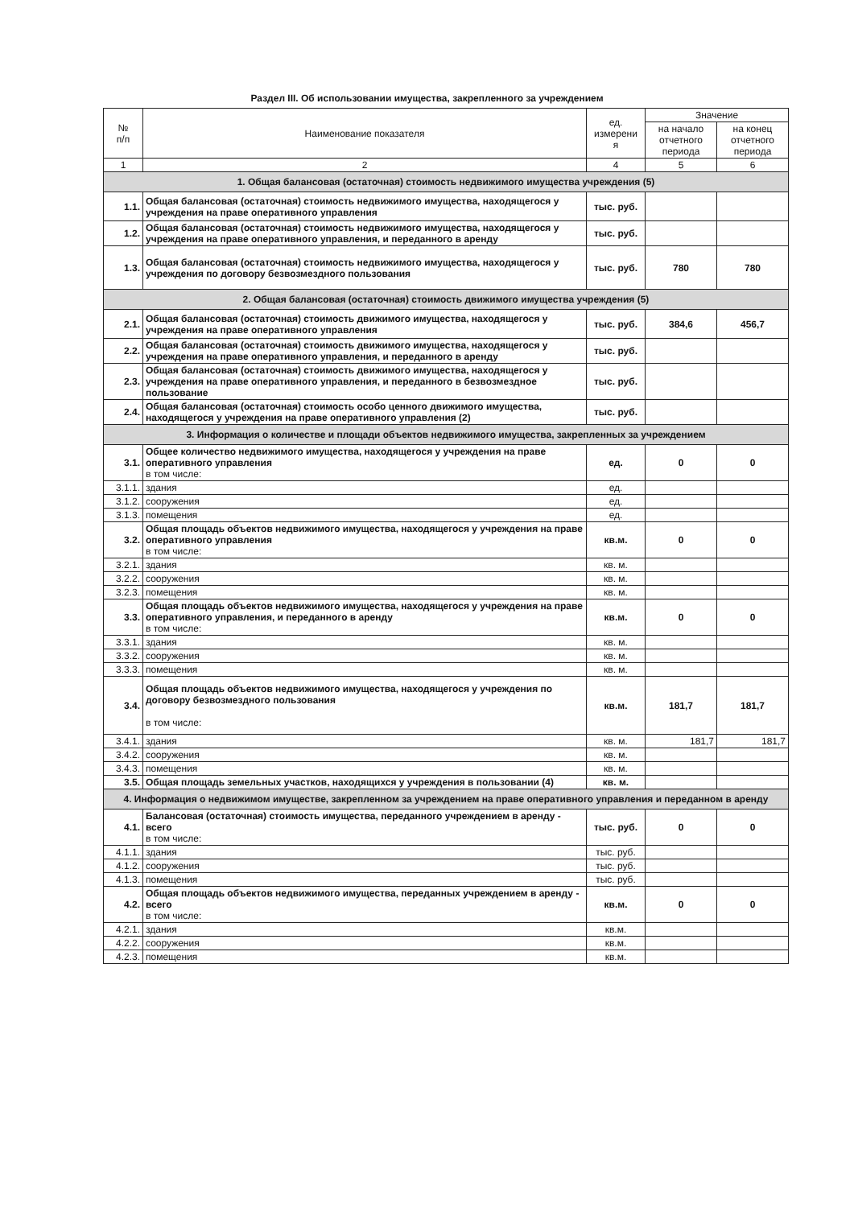Раздел III. Об использовании имущества, закрепленного за учреждением
| № п/п | Наименование показателя | ед. измерени я | Значение | |
| --- | --- | --- | --- | --- |
| | | | на начало отчетного периода | на конец отчетного периода |
| 1 | 2 | 4 | 5 | 6 |
| 1. Общая балансовая (остаточная) стоимость недвижимого имущества учреждения (5) | | | | |
| 1.1. | Общая балансовая (остаточная) стоимость недвижимого имущества, находящегося у учреждения на праве оперативного управления | тыс. руб. | | |
| 1.2. | Общая балансовая (остаточная) стоимость недвижимого имущества, находящегося у учреждения на праве оперативного управления, и переданного в аренду | тыс. руб. | | |
| 1.3. | Общая балансовая (остаточная) стоимость недвижимого имущества, находящегося у учреждения по договору безвозмездного пользования | тыс. руб. | 780 | 780 |
| 2. Общая балансовая (остаточная) стоимость движимого имущества учреждения (5) | | | | |
| 2.1. | Общая балансовая (остаточная) стоимость движимого имущества, находящегося у учреждения на праве оперативного управления | тыс. руб. | 384,6 | 456,7 |
| 2.2. | Общая балансовая (остаточная) стоимость движимого имущества, находящегося у учреждения на праве оперативного управления, и переданного в аренду | тыс. руб. | | |
| 2.3. | Общая балансовая (остаточная) стоимость движимого имущества, находящегося у учреждения на праве оперативного управления, и переданного в безвозмездное пользование | тыс. руб. | | |
| 2.4. | Общая балансовая (остаточная) стоимость особо ценного движимого имущества, находящегося у учреждения на праве оперативного управления (2) | тыс. руб. | | |
| 3. Информация о количестве и площади объектов недвижимого имущества, закрепленных за учреждением | | | | |
| 3.1. | Общее количество недвижимого имущества, находящегося у учреждения на праве оперативного управления в том числе: | ед. | 0 | 0 |
| 3.1.1. | здания | ед. | | |
| 3.1.2. | сооружения | ед. | | |
| 3.1.3. | помещения | ед. | | |
| 3.2. | Общая площадь объектов недвижимого имущества, находящегося у учреждения на праве оперативного управления в том числе: | кв.м. | 0 | 0 |
| 3.2.1. | здания | кв. м. | | |
| 3.2.2. | сооружения | кв. м. | | |
| 3.2.3. | помещения | кв. м. | | |
| 3.3. | Общая площадь объектов недвижимого имущества, находящегося у учреждения на праве оперативного управления, и переданного в аренду в том числе: | кв.м. | 0 | 0 |
| 3.3.1. | здания | кв. м. | | |
| 3.3.2. | сооружения | кв. м. | | |
| 3.3.3. | помещения | кв. м. | | |
| 3.4. | Общая площадь объектов недвижимого имущества, находящегося у учреждения по договору безвозмездного пользования в том числе: | кв.м. | 181,7 | 181,7 |
| 3.4.1. | здания | кв. м. | 181,7 | 181,7 |
| 3.4.2. | сооружения | кв. м. | | |
| 3.4.3. | помещения | кв. м. | | |
| 3.5. | Общая площадь земельных участков, находящихся у учреждения в пользовании (4) | кв. м. | | |
| 4. Информация о недвижимом имуществе, закрепленном за учреждением на праве оперативного управления и переданном в аренду | | | | |
| 4.1. | Балансовая (остаточная) стоимость имущества, переданного учреждением в аренду - всего в том числе: | тыс. руб. | 0 | 0 |
| 4.1.1. | здания | тыс. руб. | | |
| 4.1.2. | сооружения | тыс. руб. | | |
| 4.1.3. | помещения | тыс. руб. | | |
| 4.2. | Общая площадь объектов недвижимого имущества, переданных учреждением в аренду - всего в том числе: | кв.м. | 0 | 0 |
| 4.2.1. | здания | кв.м. | | |
| 4.2.2. | сооружения | кв.м. | | |
| 4.2.3. | помещения | кв.м. | | |